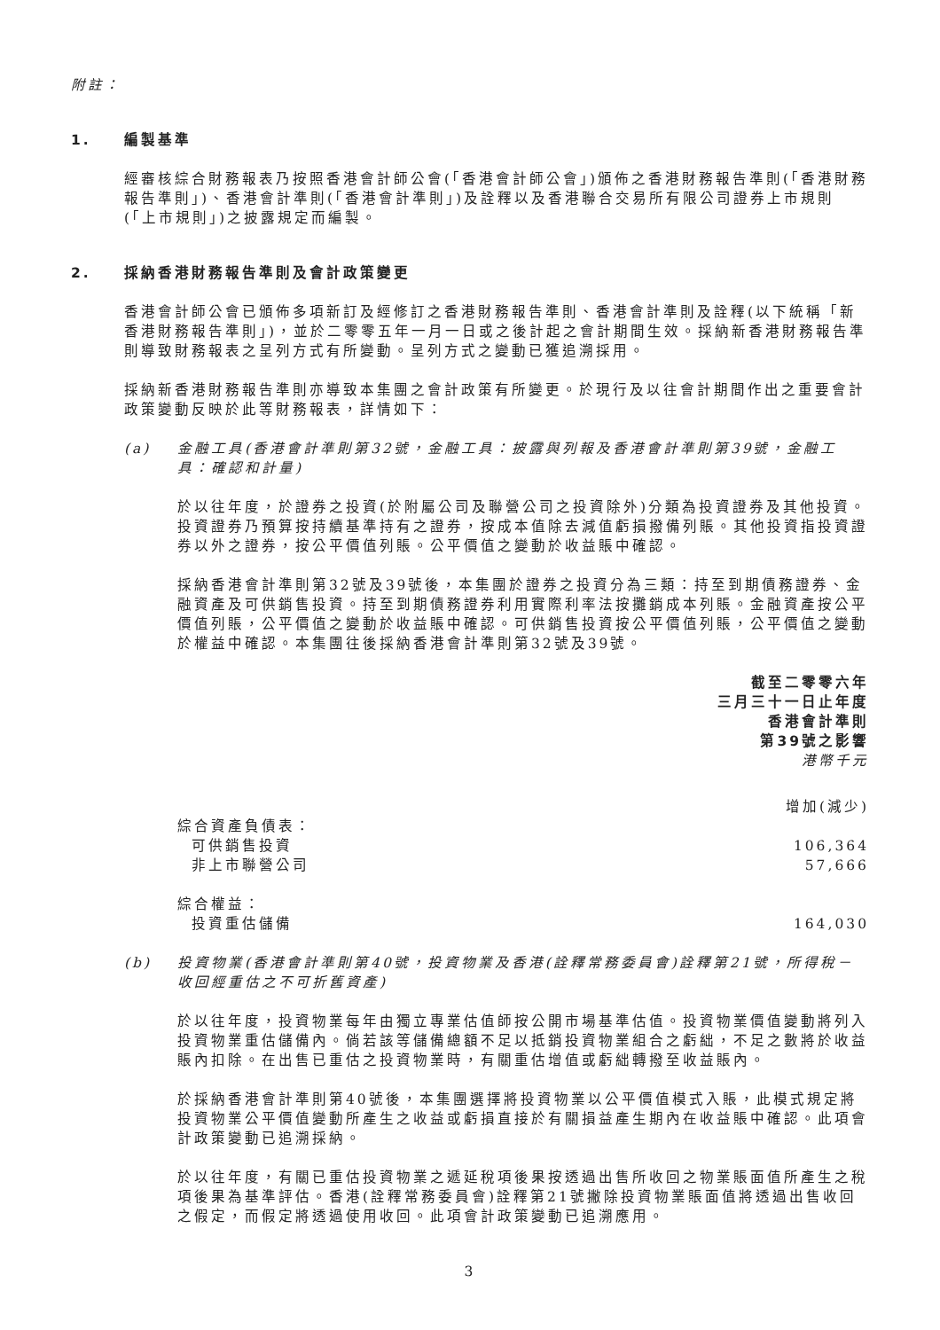附註：
1. 編製基準
經審核綜合財務報表乃按照香港會計師公會(「香港會計師公會」)頒佈之香港財務報告準則(「香港財務報告準則」)、香港會計準則(「香港會計準則」)及詮釋以及香港聯合交易所有限公司證券上市規則(「上市規則」)之披露規定而編製。
2. 採納香港財務報告準則及會計政策變更
香港會計師公會已頒佈多項新訂及經修訂之香港財務報告準則、香港會計準則及詮釋(以下統稱「新香港財務報告準則」)，並於二零零五年一月一日或之後計起之會計期間生效。採納新香港財務報告準則導致財務報表之呈列方式有所變動。呈列方式之變動已獲追溯採用。
採納新香港財務報告準則亦導致本集團之會計政策有所變更。於現行及以往會計期間作出之重要會計政策變動反映於此等財務報表，詳情如下：
(a) 金融工具(香港會計準則第32號，金融工具：披露與列報及香港會計準則第39號，金融工具：確認和計量)
於以往年度，於證券之投資(於附屬公司及聯營公司之投資除外)分類為投資證券及其他投資。投資證券乃預算按持續基準持有之證券，按成本值除去減值虧損撥備列賬。其他投資指投資證券以外之證券，按公平價值列賬。公平價值之變動於收益賬中確認。
採納香港會計準則第32號及39號後，本集團於證券之投資分為三類：持至到期債務證券、金融資產及可供銷售投資。持至到期債務證券利用實際利率法按攤銷成本列賬。金融資產按公平價值列賬，公平價值之變動於收益賬中確認。可供銷售投資按公平價值列賬，公平價值之變動於權益中確認。本集團往後採納香港會計準則第32號及39號。
| | 截至二零零六年 三月三十一日止年度 香港會計準則 第39號之影響 港幣千元 |
| | 增加(減少) |
| 綜合資產負債表： | |
| 可供銷售投資 | 106,364 |
| 非上市聯營公司 | 57,666 |
| 綜合權益： | |
| 投資重估儲備 | 164,030 |
(b) 投資物業(香港會計準則第40號，投資物業及香港(詮釋常務委員會)詮釋第21號，所得稅－收回經重估之不可折舊資產)
於以往年度，投資物業每年由獨立專業估值師按公開市場基準估值。投資物業價值變動將列入投資物業重估儲備內。倘若該等儲備總額不足以抵銷投資物業組合之虧絀，不足之數將於收益賬內扣除。在出售已重估之投資物業時，有關重估增值或虧絀轉撥至收益賬內。
於採納香港會計準則第40號後，本集團選擇將投資物業以公平價值模式入賬，此模式規定將投資物業公平價值變動所產生之收益或虧損直接於有關損益產生期內在收益賬中確認。此項會計政策變動已追溯採納。
於以往年度，有關已重估投資物業之遞延稅項後果按透過出售所收回之物業賬面值所產生之稅項後果為基準評估。香港(詮釋常務委員會)詮釋第21號撇除投資物業賬面值將透過出售收回之假定，而假定將透過使用收回。此項會計政策變動已追溯應用。
3